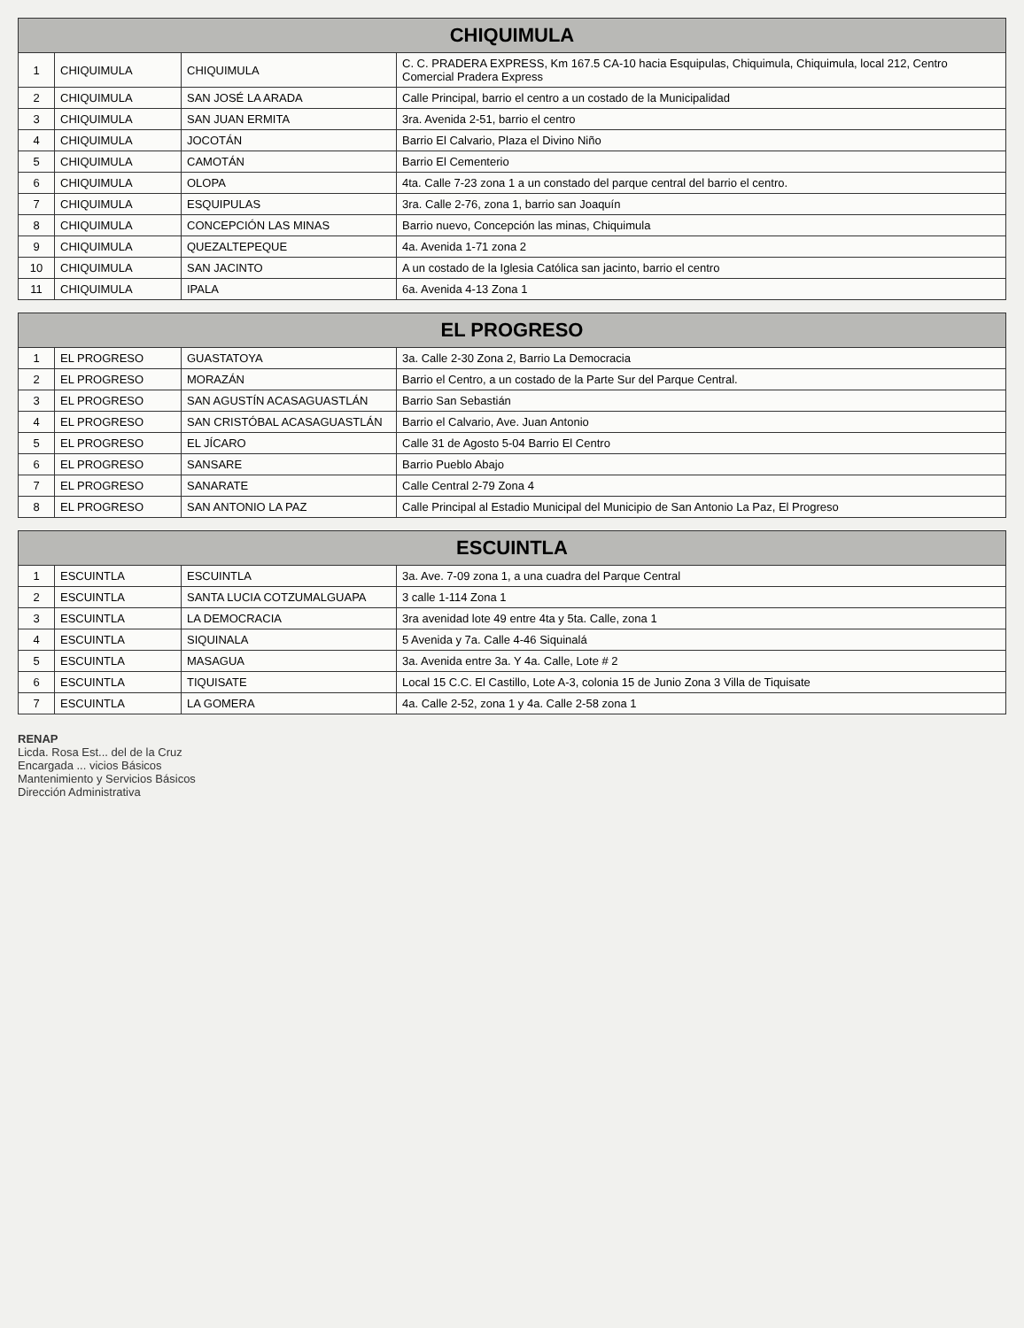| CHIQUIMULA | | | |
| --- | --- | --- | --- |
| 1 | CHIQUIMULA | CHIQUIMULA | C. C. PRADERA EXPRESS, Km 167.5 CA-10 hacia Esquipulas, Chiquimula, Chiquimula, local 212, Centro Comercial Pradera Express |
| 2 | CHIQUIMULA | SAN JOSÉ LA ARADA | Calle Principal, barrio el centro a un costado de la Municipalidad |
| 3 | CHIQUIMULA | SAN JUAN ERMITA | 3ra. Avenida 2-51, barrio el centro |
| 4 | CHIQUIMULA | JOCOTÁN | Barrio El Calvario, Plaza el Divino Niño |
| 5 | CHIQUIMULA | CAMOTÁN | Barrio El Cementerio |
| 6 | CHIQUIMULA | OLOPA | 4ta. Calle 7-23 zona 1 a un constado del parque central del barrio el centro. |
| 7 | CHIQUIMULA | ESQUIPULAS | 3ra. Calle 2-76, zona 1, barrio san Joaquín |
| 8 | CHIQUIMULA | CONCEPCIÓN LAS MINAS | Barrio nuevo, Concepción las minas, Chiquimula |
| 9 | CHIQUIMULA | QUEZALTEPEQUE | 4a. Avenida 1-71 zona 2 |
| 10 | CHIQUIMULA | SAN JACINTO | A un costado de la Iglesia Católica san jacinto, barrio el centro |
| 11 | CHIQUIMULA | IPALA | 6a. Avenida 4-13 Zona 1 |
| EL PROGRESO | | | |
| --- | --- | --- | --- |
| 1 | EL PROGRESO | GUASTATOYA | 3a. Calle 2-30 Zona 2, Barrio La Democracia |
| 2 | EL PROGRESO | MORAZÁN | Barrio el Centro, a un costado de la Parte Sur del Parque Central. |
| 3 | EL PROGRESO | SAN AGUSTÍN ACASAGUASTLÁN | Barrio San Sebastián |
| 4 | EL PROGRESO | SAN CRISTÓBAL ACASAGUASTLÁN | Barrio el Calvario, Ave. Juan Antonio |
| 5 | EL PROGRESO | EL JÍCARO | Calle 31 de Agosto 5-04 Barrio El Centro |
| 6 | EL PROGRESO | SANSARE | Barrio Pueblo Abajo |
| 7 | EL PROGRESO | SANARATE | Calle Central 2-79 Zona 4 |
| 8 | EL PROGRESO | SAN ANTONIO LA PAZ | Calle Principal al Estadio Municipal del Municipio de San Antonio La Paz, El Progreso |
| ESCUINTLA | | | |
| --- | --- | --- | --- |
| 1 | ESCUINTLA | ESCUINTLA | 3a. Ave. 7-09 zona 1, a una cuadra del Parque Central |
| 2 | ESCUINTLA | SANTA LUCIA COTZUMALGUAPA | 3 calle 1-114 Zona 1 |
| 3 | ESCUINTLA | LA DEMOCRACIA | 3ra avenidad lote 49 entre 4ta y 5ta. Calle, zona 1 |
| 4 | ESCUINTLA | SIQUINALA | 5 Avenida y 7a. Calle 4-46 Siquinalá |
| 5 | ESCUINTLA | MASAGUA | 3a. Avenida entre 3a. Y 4a. Calle, Lote # 2 |
| 6 | ESCUINTLA | TIQUISATE | Local 15 C.C. El Castillo, Lote A-3, colonia 15 de Junio Zona 3 Villa de Tiquisate |
| 7 | ESCUINTLA | LA GOMERA | 4a. Calle 2-52, zona 1 y 4a. Calle 2-58 zona 1 |
RENAP
Licda. Rosa Est... del de la Cruz
Encargada ... vicios Básicos
Mantenimiento y Servicios Básicos
Dirección Administrativa